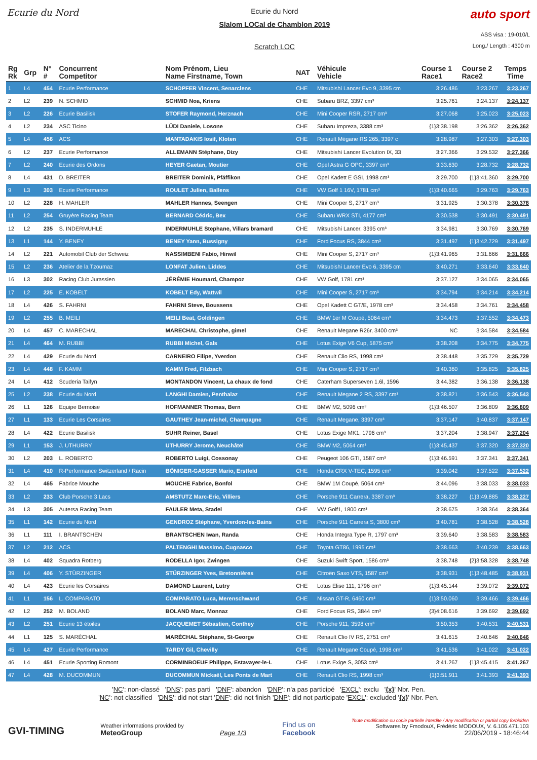Ecurie du Nord
Ecurie du Nord
Slalom LOCal de Chamblon 2019
Scratch LOC
auto sport
ASS visa : 19-010/L
Long./ Length : 4300 m
| Rg Rk | Grp | N° # | Concurrent Competitor | Nom Prénom, Lieu Name Firstname, Town | NAT | Véhicule Vehicle | Course 1 Race1 | Course 2 Race2 | Temps Time |
| --- | --- | --- | --- | --- | --- | --- | --- | --- | --- |
| 1 | L4 | 454 | Ecurie Performance | SCHOPFER Vincent, Senarclens | CHE | Mitsubishi Lancer Evo 9, 3395 cm | 3:26.486 | 3:23.267 | 3:23.267 |
| 2 | L2 | 239 | N. SCHMID | SCHMID Noa, Kriens | CHE | Subaru BRZ, 3397 cm³ | 3:25.761 | 3:24.137 | 3:24.137 |
| 3 | L2 | 226 | Ecurie Basilisk | STOFER Raymond, Herznach | CHE | Mini Cooper RSR, 2717 cm³ | 3:27.068 | 3:25.023 | 3:25.023 |
| 4 | L2 | 234 | ASC Ticino | LÜDI Daniele, Losone | CHE | Subaru Impreza, 3388 cm³ | {1}3:38.198 | 3:26.362 | 3:26.362 |
| 5 | L4 | 456 | ACS | MANTADAKIS Iosif, Kloten | CHE | Renault Mégane RS 265, 3397 c | 3:28.987 | 3:27.303 | 3:27.303 |
| 6 | L2 | 237 | Ecurie Performance | ALLEMANN Stéphane, Dizy | CHE | Mitsubishi Lancer Evolution IX, 33 | 3:27.366 | 3:29.532 | 3:27.366 |
| 7 | L2 | 240 | Ecurie des Ordons | HEYER Gaetan, Moutier | CHE | Opel Astra G OPC, 3397 cm³ | 3:33.630 | 3:28.732 | 3:28.732 |
| 8 | L4 | 431 | D. BREITER | BREITER Dominik, Pfäffikon | CHE | Opel Kadett E GSI, 1998 cm³ | 3:29.700 | {1}3:41.360 | 3:29.700 |
| 9 | L3 | 303 | Ecurie Performance | ROULET Julien, Ballens | CHE | VW Golf 1 16V, 1781 cm³ | {1}3:40.665 | 3:29.763 | 3:29.763 |
| 10 | L2 | 228 | H. MAHLER | MAHLER Hannes, Seengen | CHE | Mini Cooper S, 2717 cm³ | 3:31.925 | 3:30.378 | 3:30.378 |
| 11 | L2 | 254 | Gruyère Racing Team | BERNARD Cédric, Bex | CHE | Subaru WRX STI, 4177 cm³ | 3:30.538 | 3:30.491 | 3:30.491 |
| 12 | L2 | 235 | S. INDERMUHLE | INDERMUHLE Stephane, Villars bramard | CHE | Mitsubishi Lancer, 3395 cm³ | 3:34.981 | 3:30.769 | 3:30.769 |
| 13 | L1 | 144 | Y. BENEY | BENEY Yann, Bussigny | CHE | Ford Focus RS, 3844 cm³ | 3:31.497 | {1}3:42.729 | 3:31.497 |
| 14 | L2 | 221 | Automobil Club der Schweiz | NASSIMBENI Fabio, Hinwil | CHE | Mini Cooper S, 2717 cm³ | {1}3:41.965 | 3:31.666 | 3:31.666 |
| 15 | L2 | 236 | Atelier de la Tzoumaz | LONFAT Julien, Liddes | CHE | Mitsubishi Lancer Evo 6, 3395 cm | 3:40.271 | 3:33.640 | 3:33.640 |
| 16 | L3 | 302 | Racing Club Jurassien | JÉRÉMIE Houmard, Champoz | CHE | VW Golf, 1781 cm³ | 3:37.127 | 3:34.065 | 3:34.065 |
| 17 | L2 | 225 | E. KOBELT | KOBELT Edy, Wattwil | CHE | Mini Cooper S, 2717 cm³ | 3:34.794 | 3:34.214 | 3:34.214 |
| 18 | L4 | 426 | S. FAHRNI | FAHRNI Steve, Boussens | CHE | Opel Kadett C GT/E, 1978 cm³ | 3:34.458 | 3:34.761 | 3:34.458 |
| 19 | L2 | 255 | B. MEILI | MEILI Beat, Goldingen | CHE | BMW 1er M Coupé, 5064 cm³ | 3:34.473 | 3:37.552 | 3:34.473 |
| 20 | L4 | 457 | C. MARECHAL | MARECHAL Christophe, gimel | CHE | Renault Megane R26r, 3400 cm³ | NC | 3:34.584 | 3:34.584 |
| 21 | L4 | 464 | M. RUBBI | RUBBI Michel, Gals | CHE | Lotus Exige V6 Cup, 5875 cm³ | 3:38.208 | 3:34.775 | 3:34.775 |
| 22 | L4 | 429 | Ecurie du Nord | CARNEIRO Filipe, Yverdon | CHE | Renault Clio RS, 1998 cm³ | 3:38.448 | 3:35.729 | 3:35.729 |
| 23 | L4 | 448 | F. KAMM | KAMM Fred, Filzbach | CHE | Mini Cooper S, 2717 cm³ | 3:40.360 | 3:35.825 | 3:35.825 |
| 24 | L4 | 412 | Scuderia Taifyn | MONTANDON Vincent, La chaux de fond | CHE | Caterham Superseven 1.6l, 1596 | 3:44.382 | 3:36.138 | 3:36.138 |
| 25 | L2 | 238 | Ecurie du Nord | LANGHI Damien, Penthalaz | CHE | Renault Megane 2 RS, 3397 cm³ | 3:38.821 | 3:36.543 | 3:36.543 |
| 26 | L1 | 126 | Equipe Bernoise | HOFMANNER Thomas, Bern | CHE | BMW M2, 5096 cm³ | {1}3:46.507 | 3:36.809 | 3:36.809 |
| 27 | L1 | 133 | Ecurie Les Corsaires | GAUTHEY Jean-michel, Champagne | CHE | Renault Megane, 3397 cm³ | 3:37.147 | 3:40.837 | 3:37.147 |
| 28 | L4 | 422 | Ecurie Basilisk | SUHR Reiner, Basel | CHE | Lotus Exige MK1, 1796 cm³ | 3:37.204 | 3:38.947 | 3:37.204 |
| 29 | L1 | 153 | J. UTHURRY | UTHURRY Jerome, Neuchâtel | CHE | BMW M2, 5064 cm³ | {1}3:45.437 | 3:37.320 | 3:37.320 |
| 30 | L2 | 203 | L. ROBERTO | ROBERTO Luigi, Cossonay | CHE | Peugeot 106 GTI, 1587 cm³ | {1}3:46.591 | 3:37.341 | 3:37.341 |
| 31 | L4 | 410 | R-Performance Switzerland / Racin | BÖNIGER-GASSER Mario, Erstfeld | CHE | Honda CRX V-TEC, 1595 cm³ | 3:39.042 | 3:37.522 | 3:37.522 |
| 32 | L4 | 465 | Fabrice Mouche | MOUCHE Fabrice, Bonfol | CHE | BMW 1M Coupé, 5064 cm³ | 3:44.096 | 3:38.033 | 3:38.033 |
| 33 | L2 | 233 | Club Porsche 3 Lacs | AMSTUTZ Marc-Eric, Villiers | CHE | Porsche 911 Carrera, 3387 cm³ | 3:38.227 | {1}3:49.885 | 3:38.227 |
| 34 | L3 | 305 | Autersa Racing Team | FAULER Meta, Stadel | CHE | VW Golf1, 1800 cm³ | 3:38.675 | 3:38.364 | 3:38.364 |
| 35 | L1 | 142 | Ecurie du Nord | GENDROZ Stéphane, Yverdon-les-Bains | CHE | Porsche 911 Carrera S, 3800 cm³ | 3:40.781 | 3:38.528 | 3:38.528 |
| 36 | L1 | 111 | I. BRANTSCHEN | BRANTSCHEN Iwan, Randa | CHE | Honda Integra Type R, 1797 cm³ | 3:39.640 | 3:38.583 | 3:38.583 |
| 37 | L2 | 212 | ACS | PALTENGHI Massimo, Cugnasco | CHE | Toyota GT86, 1995 cm³ | 3:38.663 | 3:40.239 | 3:38.663 |
| 38 | L4 | 402 | Squadra Rotberg | RODELLA Igor, Zwingen | CHE | Suzuki Swift Sport, 1586 cm³ | 3:38.748 | {2}3:58.328 | 3:38.748 |
| 39 | L4 | 406 | Y. STÜRZINGER | STÜRZINGER Yves, Bretonnières | CHE | Citroën Saxo VTS, 1587 cm³ | 3:38.931 | {1}3:48.485 | 3:38.931 |
| 40 | L4 | 423 | Ecurie les Corsaires | DAMOND Laurent, Lutry | CHE | Lotus Elise 111, 1796 cm³ | {1}3:45.144 | 3:39.072 | 3:39.072 |
| 41 | L1 | 156 | L. COMPARATO | COMPARATO Luca, Merenschwand | CHE | Nissan GT-R, 6460 cm³ | {1}3:50.060 | 3:39.466 | 3:39.466 |
| 42 | L2 | 252 | M. BOLAND | BOLAND Marc, Monnaz | CHE | Ford Focus RS, 3844 cm³ | {3}4:08.616 | 3:39.692 | 3:39.692 |
| 43 | L2 | 251 | Ecurie 13 étoiles | JACQUEMET Sébastien, Conthey | CHE | Porsche 911, 3598 cm³ | 3:50.353 | 3:40.531 | 3:40.531 |
| 44 | L1 | 125 | S. MARÉCHAL | MARÉCHAL Stéphane, St-George | CHE | Renault Clio IV RS, 2751 cm³ | 3:41.615 | 3:40.646 | 3:40.646 |
| 45 | L4 | 427 | Ecurie Performance | TARDY Gil, Chevilly | CHE | Renault Megane Coupé, 1998 cm³ | 3:41.536 | 3:41.022 | 3:41.022 |
| 46 | L4 | 451 | Ecurie Sporting Romont | CORMINBOEUF Philippe, Estavayer-le-L | CHE | Lotus Exige S, 3053 cm³ | 3:41.267 | {1}3:45.415 | 3:41.267 |
| 47 | L4 | 428 | M. DUCOMMUN | DUCOMMUN Mickaël, Les Ponts de Mart | CHE | Renault Clio RS, 1998 cm³ | {1}3:51.911 | 3:41.393 | 3:41.393 |
'NC': non-classé 'DNS': pas parti 'DNF': abandon 'DNP': n'a pas participé 'EXCL': exclu '{x}' Nbr. Pen.
'NC': not classified 'DNS': did not start 'DNF': did not finish 'DNP': did not participate 'EXCL': excluded '{x}' Nbr. Pen.
GVI-TIMING
Weather informations provided by
MeteoGroup
Page 1/3
Find us on
Facebook
Toute modification ou copie partielle interdite / Any modification or partial copy forbidden
Softwares by FmodouX, Frédéric MODOUX, V. 6.106.471.103
22/06/2019 - 18:46:44